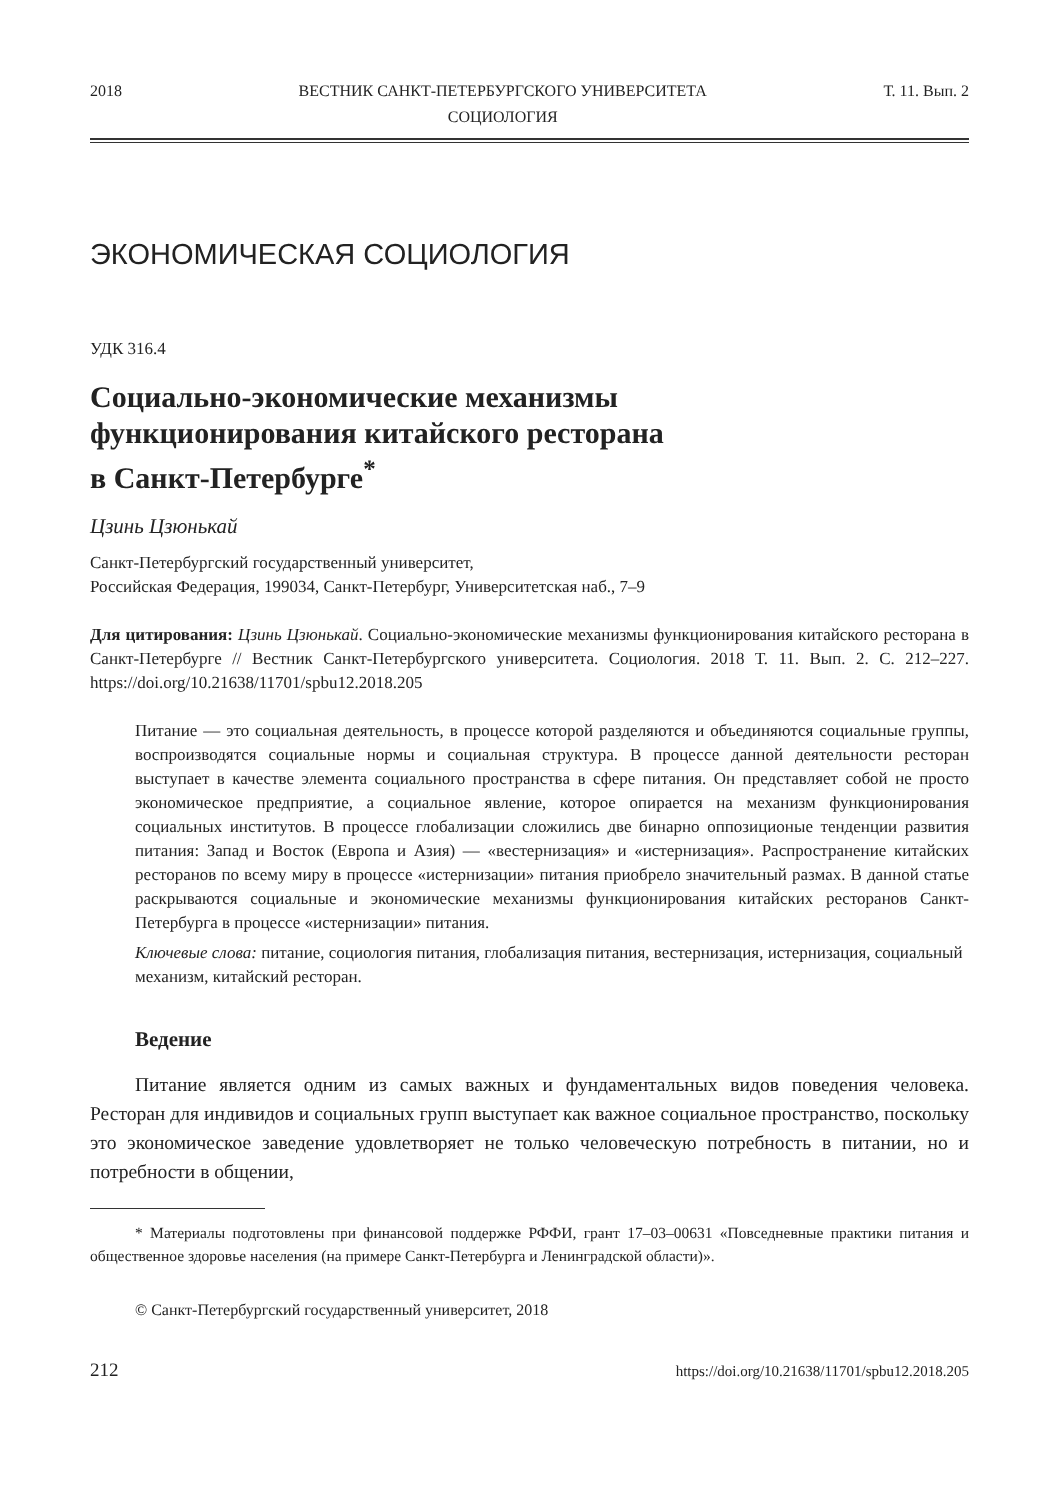2018 ВЕСТНИК САНКТ-ПЕТЕРБУРГСКОГО УНИВЕРСИТЕТА
СОЦИОЛОГИЯ
Т. 11. Вып. 2
ЭКОНОМИЧЕСКАЯ СОЦИОЛОГИЯ
УДК 316.4
Социально-экономические механизмы
функционирования китайского ресторана
в Санкт-Петербурге<sup>*</sup>
Цзинь Цзюнькай
Санкт-Петербургский государственный университет,
Российская Федерация, 199034, Санкт-Петербург, Университетская наб., 7–9
Для цитирования: Цзинь Цзюнькай. Социально-экономические механизмы функционирования китайского ресторана в Санкт-Петербурге // Вестник Санкт-Петербургского университета. Социология. 2018 Т. 11. Вып. 2. С. 212–227. https://doi.org/10.21638/11701/spbu12.2018.205
Питание — это социальная деятельность, в процессе которой разделяются и объединяются социальные группы, воспроизводятся социальные нормы и социальная структура. В процессе данной деятельности ресторан выступает в качестве элемента социального пространства в сфере питания. Он представляет собой не просто экономическое предприятие, а социальное явление, которое опирается на механизм функционирования социальных институтов. В процессе глобализации сложились две бинарно оппозиционые тенденции развития питания: Запад и Восток (Европа и Азия) — «вестернизация» и «истернизация». Распространение китайских ресторанов по всему миру в процессе «истернизации» питания приобрело значительный размах. В данной статье раскрываются социальные и экономические механизмы функционирования китайских ресторанов Санкт-Петербурга в процессе «истернизации» питания.
Ключевые слова: питание, социология питания, глобализация питания, вестернизация, истернизация, социальный механизм, китайский ресторан.
Ведение
Питание является одним из самых важных и фундаментальных видов поведения человека. Ресторан для индивидов и социальных групп выступает как важное социальное пространство, поскольку это экономическое заведение удовлетворяет не только человеческую потребность в питании, но и потребности в общении,
* Материалы подготовлены при финансовой поддержке РФФИ, грант 17–03–00631 «Повседневные практики питания и общественное здоровье населения (на примере Санкт-Петербурга и Ленинградской области)».
© Санкт-Петербургский государственный университет, 2018
212 https://doi.org/10.21638/11701/spbu12.2018.205